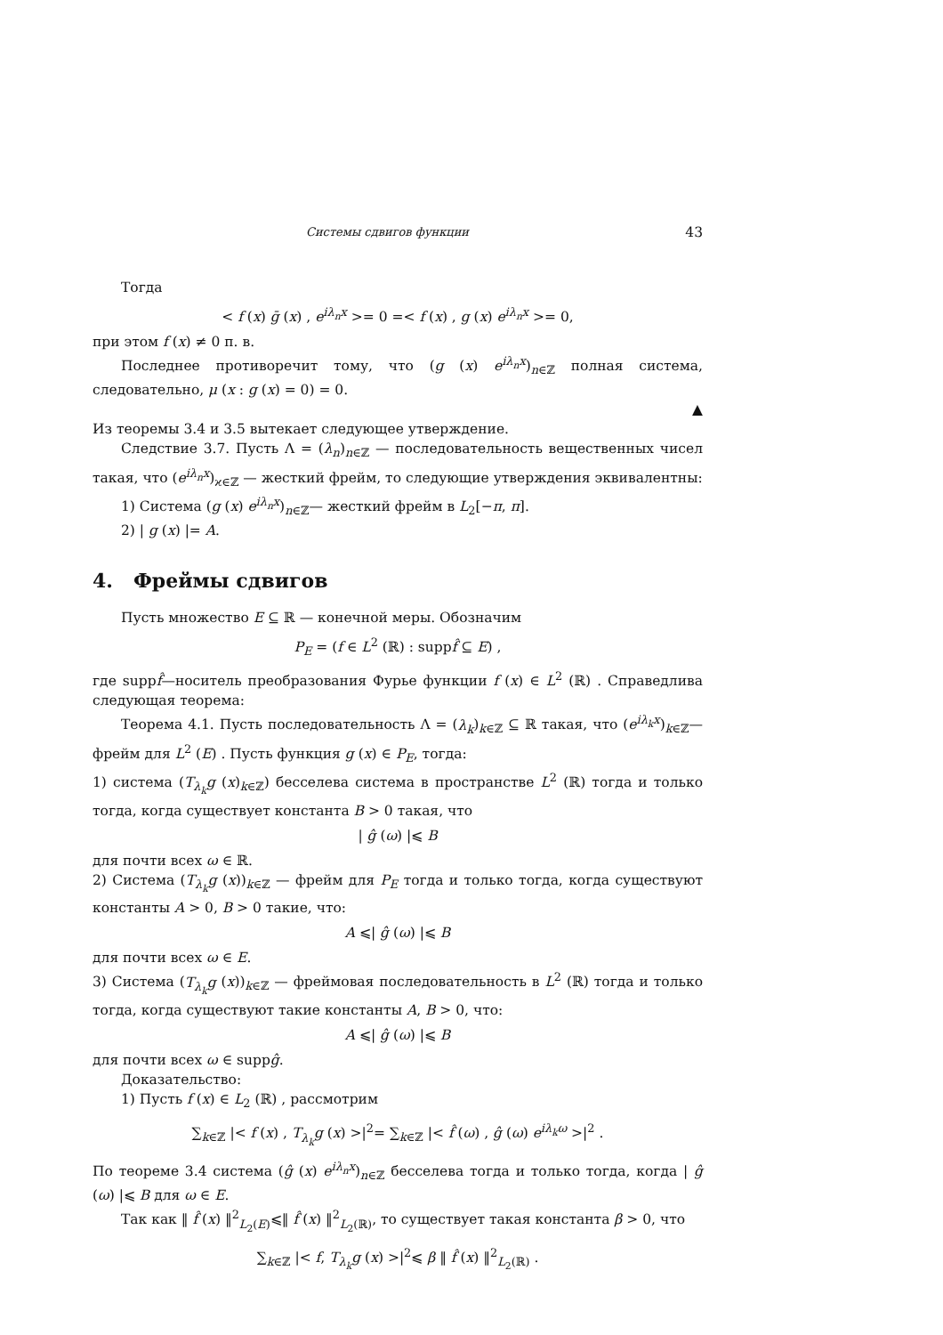Системы сдвигов функции 43
Тогда
< f (x) ḡ (x) , e<sup>iλ<sub>n</sub>x</sup> >= 0 =< f (x) , g (x) e<sup>iλ<sub>n</sub>x</sup> >= 0,
при этом f (x) ≠ 0 п. в.
Последнее противоречит тому, что (g (x) e<sup>iλ<sub>n</sub>x</sup>)<sub>n∈ℤ</sub> полная система, следовательно, μ (x : g (x) = 0) = 0.
▲
Из теоремы 3.4 и 3.5 вытекает следующее утверждение.
Следствие 3.7. Пусть Λ = (λ<sub>n</sub>)<sub>n∈ℤ</sub> — последовательность вещественных чисел такая, что (e<sup>iλ<sub>n</sub>x</sup>)<sub>ϰ∈ℤ</sub> — жесткий фрейм, то следующие утверждения эквивалентны:
1) Система (g (x) e<sup>iλ<sub>n</sub>x</sup>)<sub>n∈ℤ</sub>— жесткий фрейм в L<sub>2</sub>[−π, π].
2) | g (x) |= A.
4. Фреймы сдвигов
Пусть множество E ⊆ ℝ — конечной меры. Обозначим
P<sub>E</sub> = (f ∈ L<sup>2</sup> (ℝ) : suppf̂ ⊆ E) ,
где suppf̂—носитель преобразования Фурье функции f (x) ∈ L<sup>2</sup> (ℝ) . Справедлива следующая теорема:
Теорема 4.1. Пусть последовательность Λ = (λ<sub>k</sub>)<sub>k∈ℤ</sub> ⊆ ℝ такая, что (e<sup>iλ<sub>k</sub>x</sup>)<sub>k∈ℤ</sub>— фрейм для L<sup>2</sup> (E) . Пусть функция g (x) ∈ P<sub>E</sub>, тогда:
1) система (T<sub>λ<sub>k</sub></sub>g (x)<sub>k∈ℤ</sub>) бесселева система в пространстве L<sup>2</sup> (ℝ) тогда и только тогда, когда существует константа B > 0 такая, что
| ĝ (ω) |⩽ B
для почти всех ω ∈ ℝ.
2) Система (T<sub>λ<sub>k</sub></sub>g (x))<sub>k∈ℤ</sub> — фрейм для P<sub>E</sub> тогда и только тогда, когда существуют константы A > 0, B > 0 такие, что:
A ⩽| ĝ (ω) |⩽ B
для почти всех ω ∈ E.
3) Система (T<sub>λ<sub>k</sub></sub>g (x))<sub>k∈ℤ</sub> — фреймовая последовательность в L<sup>2</sup> (ℝ) тогда и только тогда, когда существуют такие константы A, B > 0, что:
A ⩽| ĝ (ω) |⩽ B
для почти всех ω ∈ suppĝ.
Доказательство:
1) Пусть f (x) ∈ L<sub>2</sub> (ℝ) , рассмотрим
∑<sub>k∈ℤ</sub> |< f (x) , T<sub>λ<sub>k</sub></sub>g (x) >|<sup>2</sup>= ∑<sub>k∈ℤ</sub> |< f̂ (ω) , ĝ (ω) e<sup>iλ<sub>k</sub>ω</sup> >|<sup>2</sup> .
По теореме 3.4 система (ĝ (x) e<sup>iλ<sub>n</sub>x</sup>)<sub>n∈ℤ</sub> бесселева тогда и только тогда, когда | ĝ (ω) |⩽ B для ω ∈ E.
Так как ‖ f̂ (x) ‖<sup>2</sup><sub>L<sub>2</sub>(E)</sub>⩽‖ f̂ (x) ‖<sup>2</sup><sub>L<sub>2</sub>(ℝ)</sub>, то существует такая константа β > 0, что
∑<sub>k∈ℤ</sub> |< f, T<sub>λ<sub>k</sub></sub>g (x) >|<sup>2</sup>⩽ β ‖ f̂ (x) ‖<sup>2</sup><sub>L<sub>2</sub>(ℝ)</sub> .